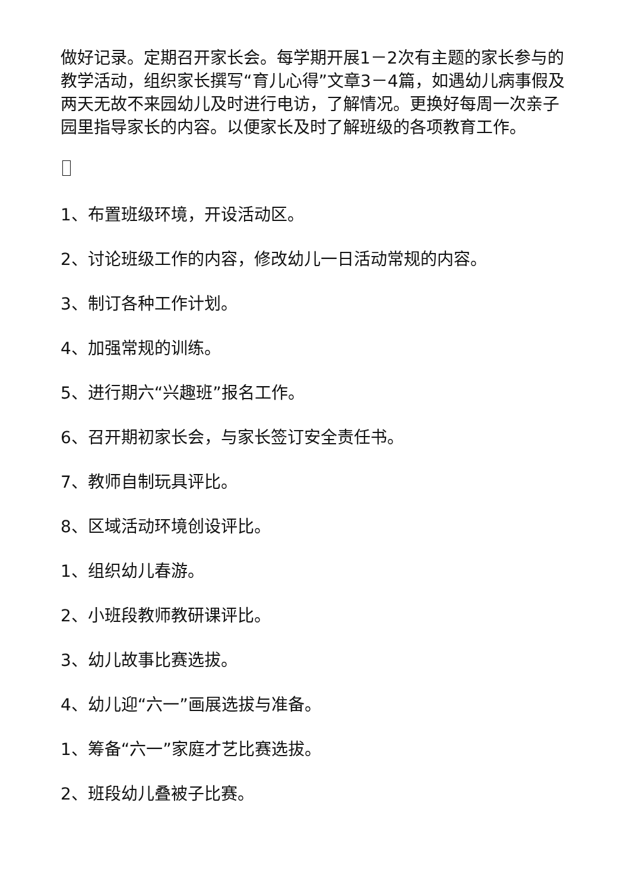做好记录。定期召开家长会。每学期开展1－2次有主题的家长参与的教学活动，组织家长撰写“育儿心得”文章3－4篇，如遇幼儿病事假及两天无故不来园幼儿及时进行电访，了解情况。更换好每周一次亲子园里指导家长的内容。以便家长及时了解班级的各项教育工作。
1、布置班级环境，开设活动区。
2、讨论班级工作的内容，修改幼儿一日活动常规的内容。
3、制订各种工作计划。
4、加强常规的训练。
5、进行期六“兴趣班”报名工作。
6、召开期初家长会，与家长签订安全责任书。
7、教师自制玩具评比。
8、区域活动环境创设评比。
1、组织幼儿春游。
2、小班段教师教研课评比。
3、幼儿故事比赛选拔。
4、幼儿迎“六一”画展选拔与准备。
1、筹备“六一”家庭才艺比赛选拔。
2、班段幼儿叠被子比赛。